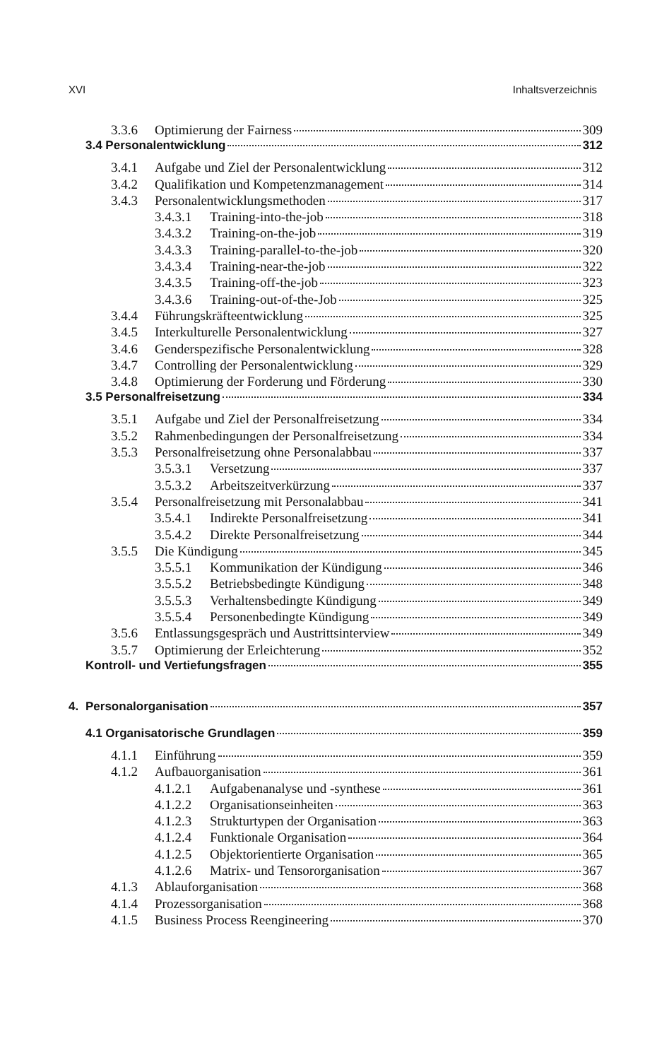XVI Inhaltsverzeichnis
3.3.6 Optimierung der Fairness 309
3.4 Personalentwicklung 312
3.4.1 Aufgabe und Ziel der Personalentwicklung 312
3.4.2 Qualifikation und Kompetenzmanagement 314
3.4.3 Personalentwicklungsmethoden 317
3.4.3.1 Training-into-the-job 318
3.4.3.2 Training-on-the-job 319
3.4.3.3 Training-parallel-to-the-job 320
3.4.3.4 Training-near-the-job 322
3.4.3.5 Training-off-the-job 323
3.4.3.6 Training-out-of-the-Job 325
3.4.4 Führungskräfteentwicklung 325
3.4.5 Interkulturelle Personalentwicklung 327
3.4.6 Genderspezifische Personalentwicklung 328
3.4.7 Controlling der Personalentwicklung 329
3.4.8 Optimierung der Forderung und Förderung 330
3.5 Personalfreisetzung 334
3.5.1 Aufgabe und Ziel der Personalfreisetzung 334
3.5.2 Rahmenbedingungen der Personalfreisetzung 334
3.5.3 Personalfreisetzung ohne Personalabbau 337
3.5.3.1 Versetzung 337
3.5.3.2 Arbeitszeitverkürzung 337
3.5.4 Personalfreisetzung mit Personalabbau 341
3.5.4.1 Indirekte Personalfreisetzung 341
3.5.4.2 Direkte Personalfreisetzung 344
3.5.5 Die Kündigung 345
3.5.5.1 Kommunikation der Kündigung 346
3.5.5.2 Betriebsbedingte Kündigung 348
3.5.5.3 Verhaltensbedingte Kündigung 349
3.5.5.4 Personenbedingte Kündigung 349
3.5.6 Entlassungsgespräch und Austrittsinterview 349
3.5.7 Optimierung der Erleichterung 352
Kontroll- und Vertiefungsfragen 355
4. Personalorganisation 357
4.1 Organisatorische Grundlagen 359
4.1.1 Einführung 359
4.1.2 Aufbauorganisation 361
4.1.2.1 Aufgabenanalyse und -synthese 361
4.1.2.2 Organisationseinheiten 363
4.1.2.3 Strukturtypen der Organisation 363
4.1.2.4 Funktionale Organisation 364
4.1.2.5 Objektorientierte Organisation 365
4.1.2.6 Matrix- und Tensororganisation 367
4.1.3 Ablauforganisation 368
4.1.4 Prozessorganisation 368
4.1.5 Business Process Reengineering 370